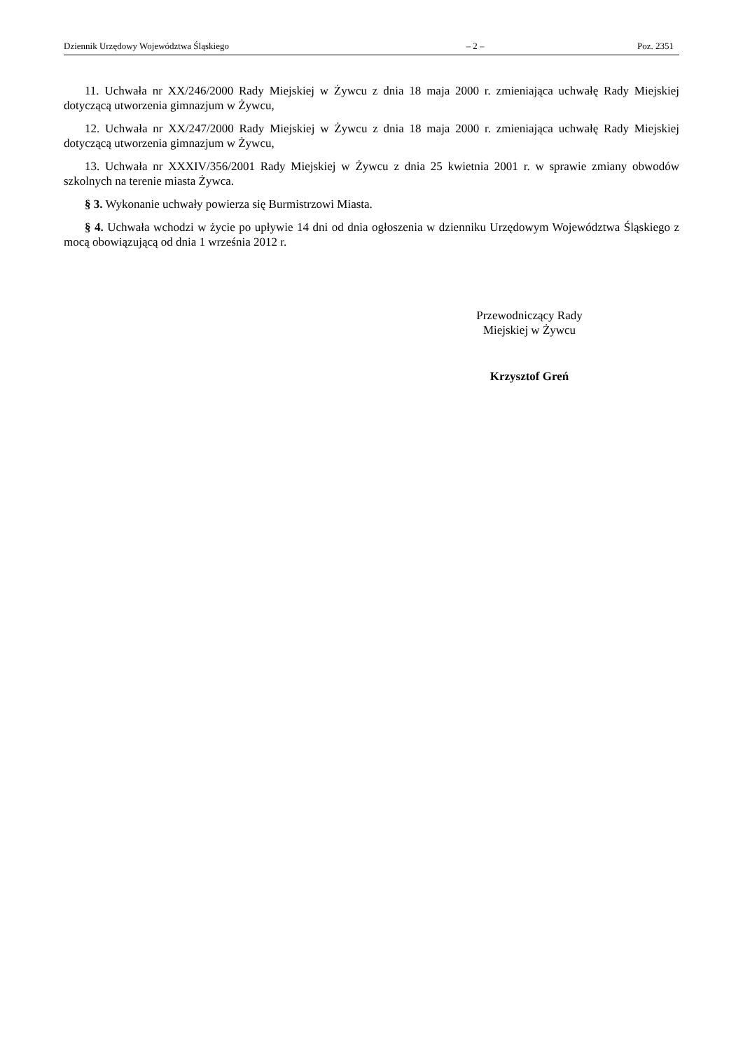Dziennik Urzędowy Województwa Śląskiego – 2 – Poz. 2351
11. Uchwała nr XX/246/2000 Rady Miejskiej w Żywcu z dnia 18 maja 2000 r. zmieniająca uchwałę Rady Miejskiej dotyczącą utworzenia gimnazjum w Żywcu,
12. Uchwała nr XX/247/2000 Rady Miejskiej w Żywcu z dnia 18 maja 2000 r. zmieniająca uchwałę Rady Miejskiej dotyczącą utworzenia gimnazjum w Żywcu,
13. Uchwała nr XXXIV/356/2001 Rady Miejskiej w Żywcu z dnia 25 kwietnia 2001 r. w sprawie zmiany obwodów szkolnych na terenie miasta Żywca.
§ 3. Wykonanie uchwały powierza się Burmistrzowi Miasta.
§ 4. Uchwała wchodzi w życie po upływie 14 dni od dnia ogłoszenia w dzienniku Urzędowym Województwa Śląskiego z mocą obowiązującą od dnia 1 września 2012 r.
Przewodniczący Rady
Miejskiej w Żywcu
Krzysztof Greń